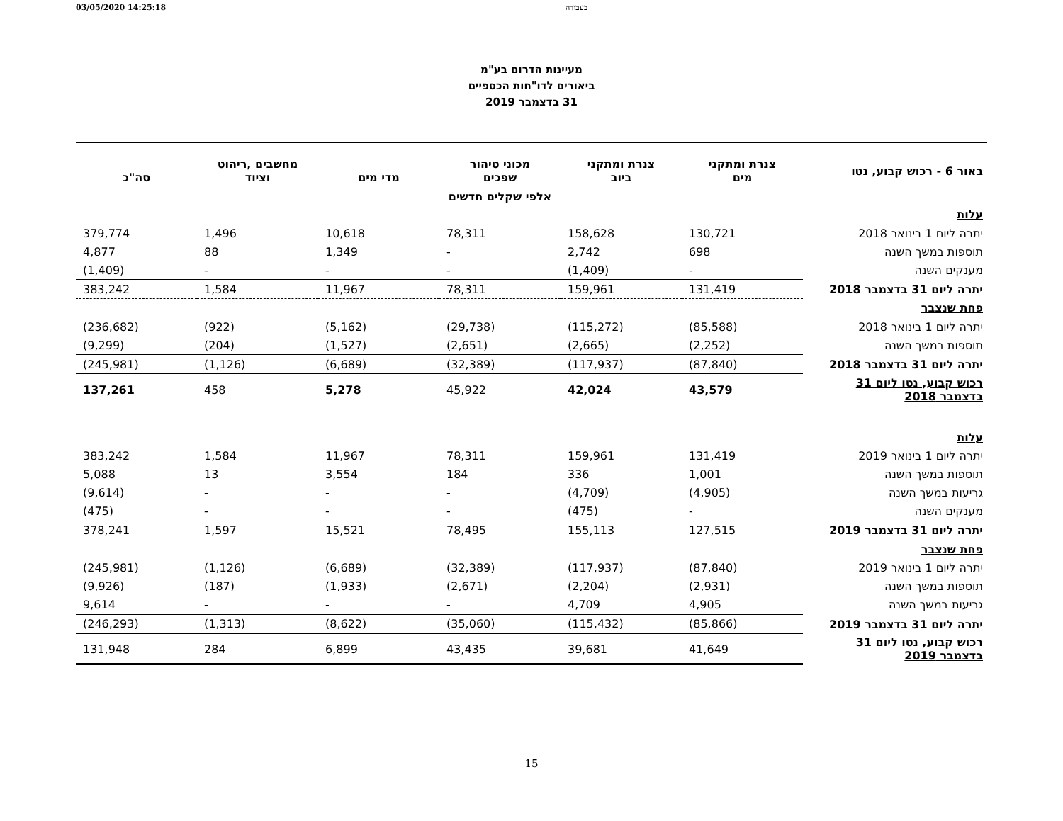03/05/2020 14:25:18 בעבודה
מעיינות הדרום בע"מ
ביאורים לדו"חות הכספיים
31 בדצמבר 2019
| באור 6 - רכוש קבוע, נטו | צנרת ומתקני מים | צנרת ומתקני ביוב | מכוני טיהור שפכים | מדי מים | מחשבים ,ריהוט וציוד | סה"כ |
| | אלפי שקלים חדשים | | | | | |
| עלות | | | | | | |
| יתרה ליום 1 בינואר 2018 | 130,721 | 158,628 | 78,311 | 10,618 | 1,496 | 379,774 |
| תוספות במשך השנה | 698 | 2,742 | - | 1,349 | 88 | 4,877 |
| מענקים השנה | - | (1,409) | - | - | - | (1,409) |
| יתרה ליום 31 בדצמבר 2018 | 131,419 | 159,961 | 78,311 | 11,967 | 1,584 | 383,242 |
| פחת שנצבר | | | | | | |
| יתרה ליום 1 בינואר 2018 | (85,588) | (115,272) | (29,738) | (5,162) | (922) | (236,682) |
| תוספות במשך השנה | (2,252) | (2,665) | (2,651) | (1,527) | (204) | (9,299) |
| יתרה ליום 31 בדצמבר 2018 | (87,840) | (117,937) | (32,389) | (6,689) | (1,126) | (245,981) |
| רכוש קבוע, נטו ליום 31 בדצמבר 2018 | 43,579 | 42,024 | 45,922 | 5,278 | 458 | 137,261 |
| עלות | | | | | | |
| יתרה ליום 1 בינואר 2019 | 131,419 | 159,961 | 78,311 | 11,967 | 1,584 | 383,242 |
| תוספות במשך השנה | 1,001 | 336 | 184 | 3,554 | 13 | 5,088 |
| גריעות במשך השנה | (4,905) | (4,709) | - | - | - | (9,614) |
| מענקים השנה | - | (475) | - | - | - | (475) |
| יתרה ליום 31 בדצמבר 2019 | 127,515 | 155,113 | 78,495 | 15,521 | 1,597 | 378,241 |
| פחת שנצבר | | | | | | |
| יתרה ליום 1 בינואר 2019 | (87,840) | (117,937) | (32,389) | (6,689) | (1,126) | (245,981) |
| תוספות במשך השנה | (2,931) | (2,204) | (2,671) | (1,933) | (187) | (9,926) |
| גריעות במשך השנה | 4,905 | 4,709 | - | - | - | 9,614 |
| יתרה ליום 31 בדצמבר 2019 | (85,866) | (115,432) | (35,060) | (8,622) | (1,313) | (246,293) |
| רכוש קבוע, נטו ליום 31 בדצמבר 2019 | 41,649 | 39,681 | 43,435 | 6,899 | 284 | 131,948 |
15